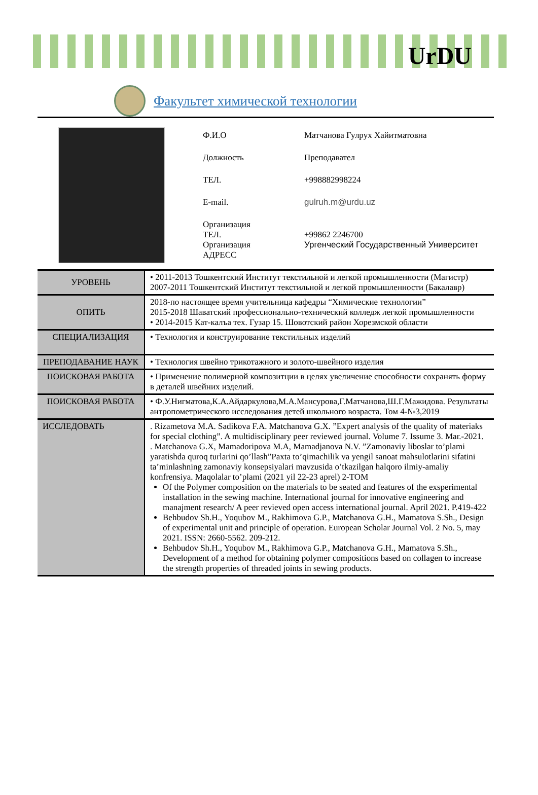UrDU
Факультет химической технологии
Ф.И.О Матчанова Гулрух Хайитматовна
Должность Преподавател
ТЕЛ. +998882998224
E-mail. gulruh.m@urdu.uz
Организация
ТЕЛ.
+99862 2246700
Организация
АДРЕСС
Ургенчеcкий Государственный Университет
| УРОВЕНЬ | • 2011-2013 Тошкентский Институт текстильной и легкой промышленности (Магистр) 2007-2011 Тошкентский Институт текстильной и легкой промышленности (Бакалавр) |
| ОПИТЬ | 2018-по настоящее время учительница кафедры “Химические технологии” 2015-2018 Шаватский профессионально-технический колледж легкой промышленности • 2014-2015 Кат-калъа тех. Гузар 15. Шовотский район Хорезмской области |
| СПЕЦИАЛИЗАЦИЯ | • Технология и конструирование текстильных изделий |
| ПРЕПОДАВАНИЕ НАУК | • Технология швейно трикотажного и золото-швейного изделия |
| ПОИСКОВАЯ РАБОТА | • Применение полимерной композитции в целях увеличение способности сохранять форму в деталей швейних изделий. |
| ПОИСКОВАЯ РАБОТА | • Ф.У.Нигматова,К.А.Айдаркулова,М.А.Мансурова,Г.Матчанова,Ш.Г.Мажидова. Результаты антропометрического исследования детей школьного возраста. Том 4-№3,2019 |
| ИССЛЕДОВАТЬ | . Rizametova M.A. Sadikova F.A. Matchanova G.X. ”Expert analysis of the quality of materiaks for special clothing”. A multidisciplinary peer reviewed journal. Volume 7. Issume 3. Mar.-2021. . Matchanova G.X, Mamadoripova M.A, Mamadjanova N.V. ”Zamonaviy liboslar to’plami yaratishda quroq turlarini qo’llash”Paxta to’qimachilik va yengil sanoat mahsulotlarini sifatini ta’minlashning zamonaviy konsepsiyalari mavzusida o’tkazilgan halqoro ilmiy-amaliy konfrensiya. Maqolalar to’plami (2021 yil 22-23 aprel) 2-TOM Of the Polymer composition on the materials to be seated and features of the exsperimental installation in the sewing machine. International journal for innovative engineering and manajment research/ A peer revieved open access international journal. April 2021. P.419-422 Behbudov Sh.H., Yoqubov M., Rakhimova G.P., Matchanova G.H., Mamatova S.Sh., Design of experimental unit and principle of operation. European Scholar Journal Vol. 2 No. 5, may 2021. ISSN: 2660-5562. 209-212. Behbudov Sh.H., Yoqubov M., Rakhimova G.P., Matchanova G.H., Mamatova S.Sh., Development of a method for obtaining polymer compositions based on collagen to increase the strength properties of threaded joints in sewing products. |